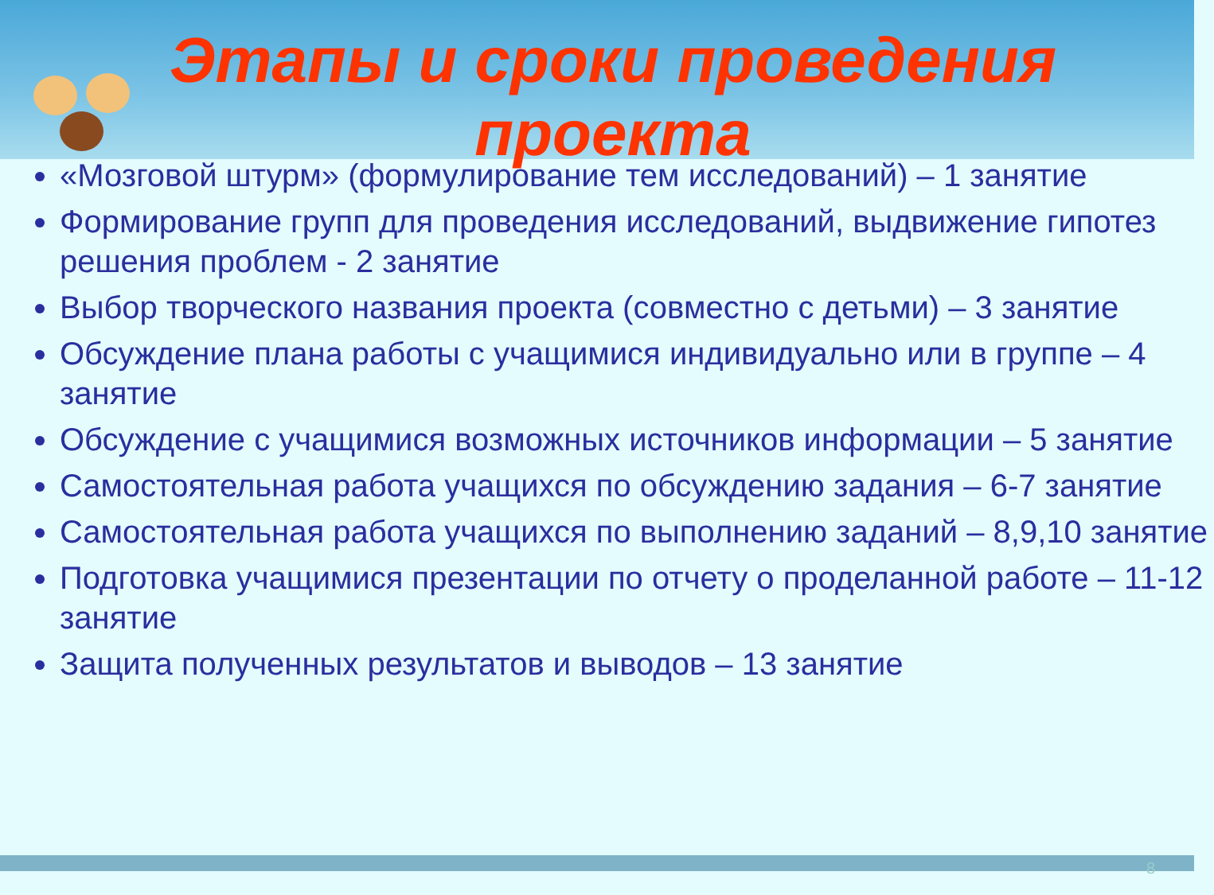Этапы и сроки проведения проекта
«Мозговой штурм» (формулирование тем исследований) – 1 занятие
Формирование групп для проведения исследований, выдвижение гипотез решения проблем - 2 занятие
Выбор творческого названия проекта (совместно с детьми) – 3 занятие
Обсуждение плана работы с учащимися индивидуально или в группе – 4 занятие
Обсуждение с учащимися возможных источников информации – 5 занятие
Самостоятельная работа учащихся по обсуждению задания – 6-7 занятие
Самостоятельная работа учащихся по выполнению заданий – 8,9,10 занятие
Подготовка учащимися презентации по отчету о проделанной работе – 11-12 занятие
Защита полученных результатов и выводов – 13 занятие
8